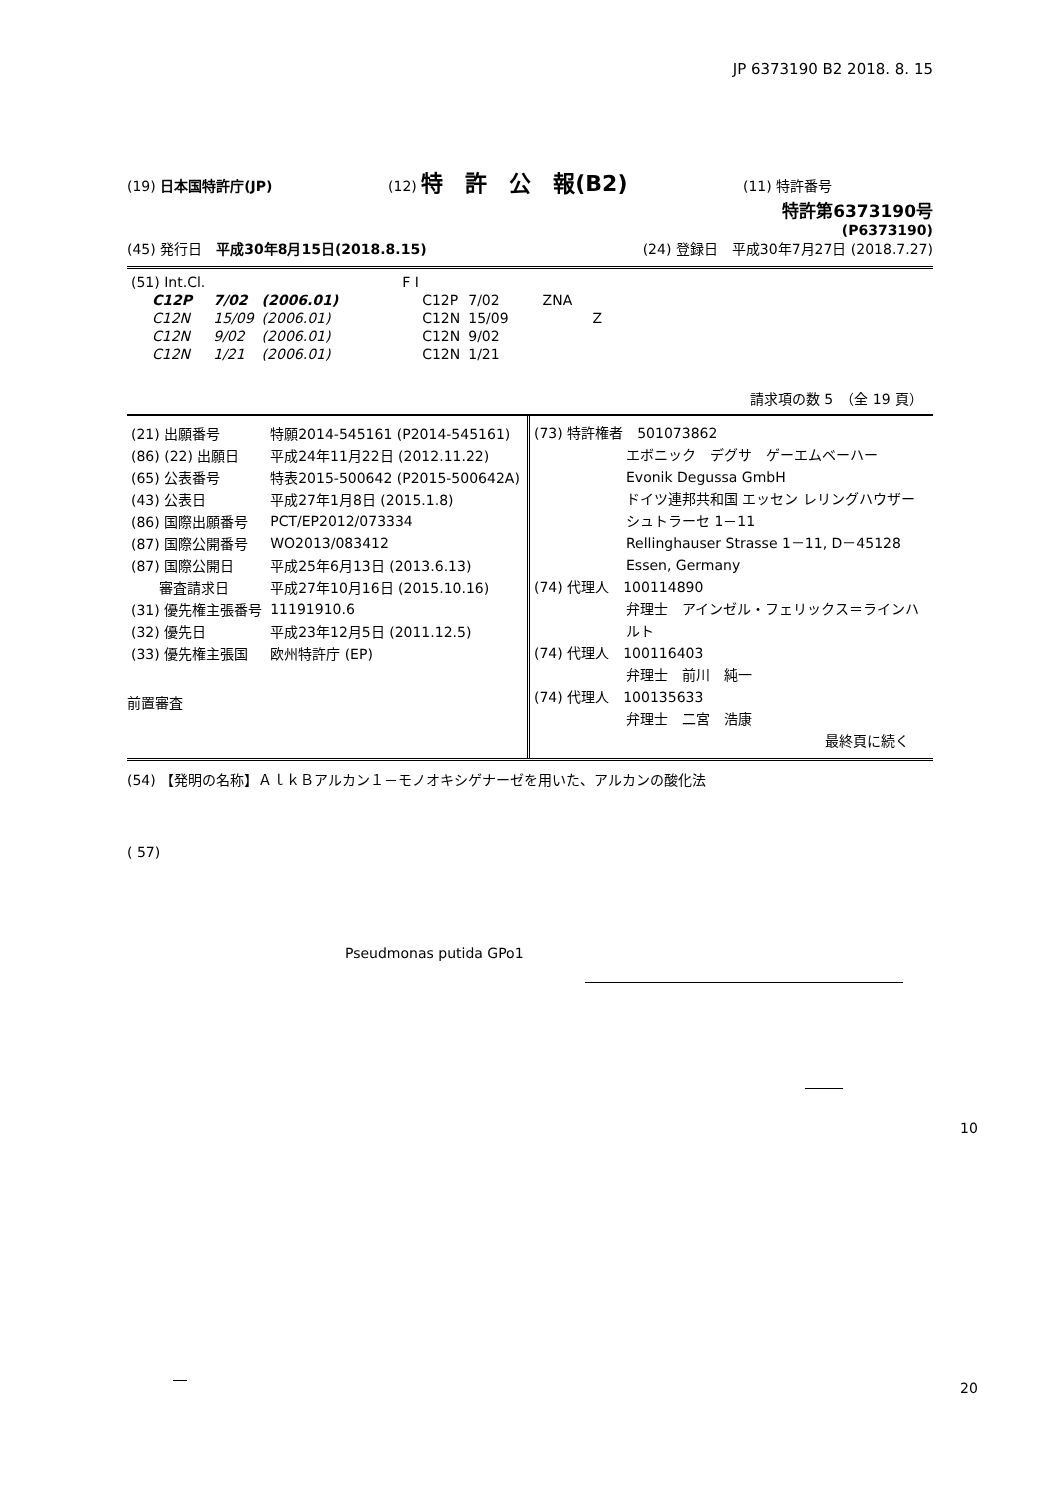JP 6373190 B2 2018. 8. 15
(19) 日本国特許庁(JP) (12) 特　許　公　報(B2) (11) 特許番号
特許第6373190号
(P6373190)
(45) 発行日　平成30年8月15日(2018.8.15) (24) 登録日　平成30年7月27日 (2018.7.27)
| (51) Int.Cl. | | | F I | | |
| C12P | 7/02 | (2006.01) | C12P | 7/02 | ZNA |
| C12N | 15/09 | (2006.01) | C12N | 15/09 | Z |
| C12N | 9/02 | (2006.01) | C12N | 9/02 | |
| C12N | 1/21 | (2006.01) | C12N | 1/21 | |
請求項の数 5　（全 19 頁）
| (21) 出願番号 | 特願2014-545161 (P2014-545161) |
| (86) (22) 出願日 | 平成24年11月22日 (2012.11.22) |
| (65) 公表番号 | 特表2015-500642 (P2015-500642A) |
| (43) 公表日 | 平成27年1月8日 (2015.1.8) |
| (86) 国際出願番号 | PCT/EP2012/073334 |
| (87) 国際公開番号 | WO2013/083412 |
| (87) 国際公開日 | 平成25年6月13日 (2013.6.13) |
| 審査請求日 | 平成27年10月16日 (2015.10.16) |
| (31) 優先権主張番号 | 11191910.6 |
| (32) 優先日 | 平成23年12月5日 (2011.12.5) |
| (33) 優先権主張国 | 欧州特許庁 (EP) |
前置審査
(73) 特許権者　501073862
エボニック　デグサ　ゲーエムベーハー
Evonik Degussa GmbH
ドイツ連邦共和国 エッセン レリングハウザー シュトラーセ 1－11
Rellinghauser Strasse 1－11, D－45128 Essen, Germany
(74) 代理人　100114890
弁理士　アインゼル・フェリックス＝ラインハルト
(74) 代理人　100116403
弁理士　前川　純一
(74) 代理人　100135633
弁理士　二宮　浩康
最終頁に続く
(54) 【発明の名称】ＡｌｋＢアルカン１－モノオキシゲナーゼを用いた、アルカンの酸化法
( 57)
Pseudmonas putida GPo1
10
20